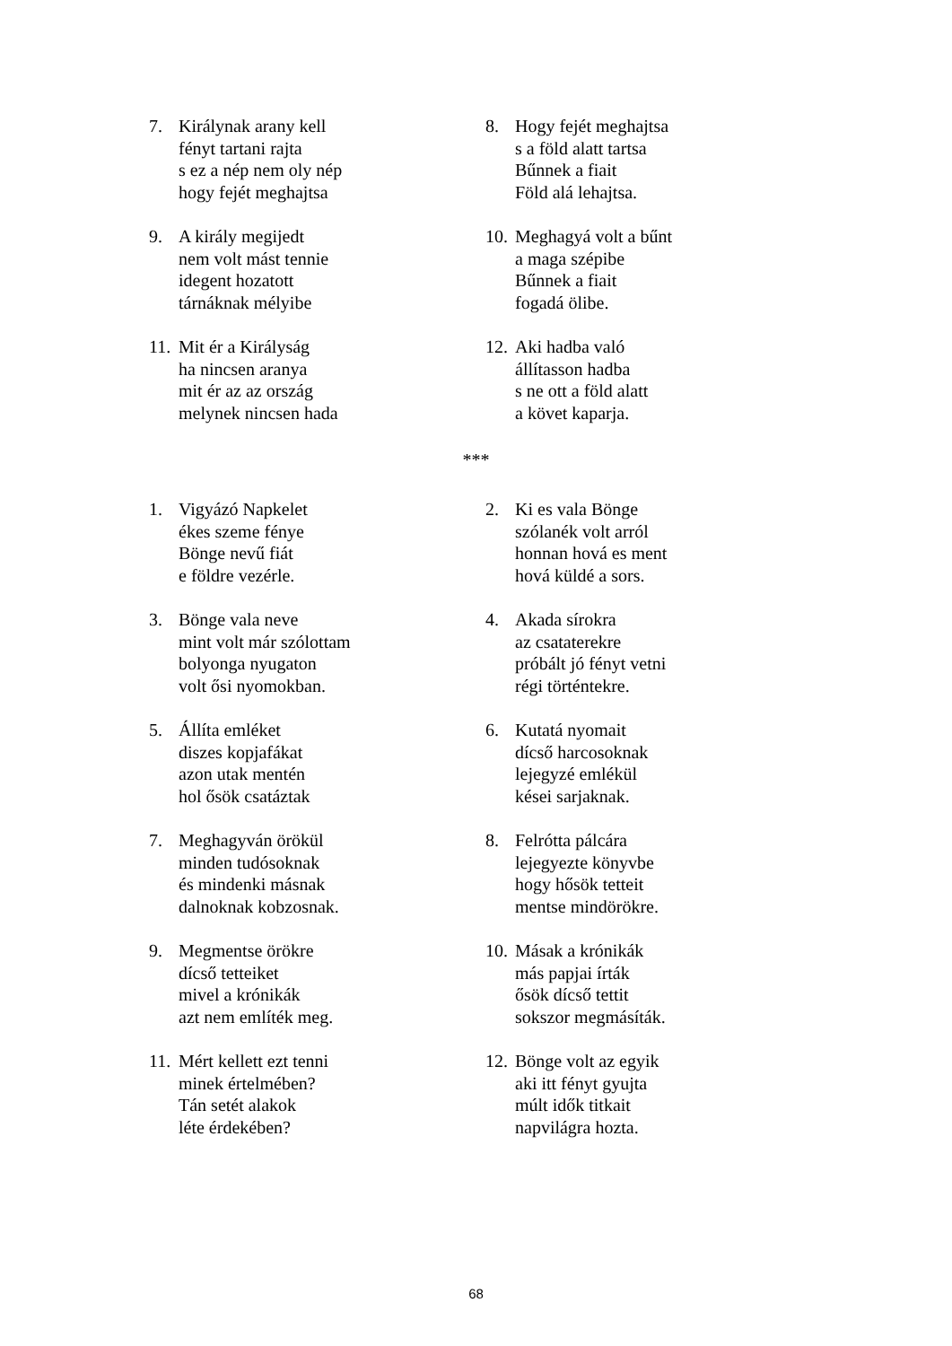7. Királynak arany kell
fényt tartani rajta
s ez a nép nem oly nép
hogy fejét meghajtsa
8. Hogy fejét meghajtsa
s a föld alatt tartsa
Bűnnek a fiait
Föld alá lehajtsa.
9. A király megijedt
nem volt mást tennie
idegent hozatott
tárnáknak mélyibe
10. Meghagyá volt a bűnt
a maga szépibe
Bűnnek a fiait
fogadá ölibe.
11. Mit ér a Királyság
ha nincsen aranya
mit ér az az ország
melynek nincsen hada
12. Aki hadba való
állítasson hadba
s ne ott a föld alatt
a követ kaparja.
***
1. Vigyázó Napkelet
ékes szeme fénye
Bönge nevű fiát
e földre vezérle.
2. Ki es vala Bönge
szólanék volt arról
honnan hová es ment
hová küldé a sors.
3. Bönge vala neve
mint volt már szólottam
bolyonga nyugaton
volt ősi nyomokban.
4. Akada sírokra
az csataterekre
próbált jó fényt vetni
régi történtekre.
5. Állíta emléket
diszes kopjafákat
azon utak mentén
hol ősök csatáztak
6. Kutatá nyomait
dícső harcosoknak
lejegyzé emlékül
kései sarjaknak.
7. Meghagyván örökül
minden tudósoknak
és mindenki másnak
dalnoknak kobzosnak.
8. Felrótta pálcára
lejegyezte könyvbe
hogy hősök tetteit
mentse mindörökre.
9. Megmentse örökre
dícső tetteiket
mivel a krónikák
azt nem említék meg.
10. Másak a krónikák
más papjai írták
ősök dícső tettit
sokszor megmásíták.
11. Mért kellett ezt tenni
minek értelmében?
Tán setét alakok
léte érdekében?
12. Bönge volt az egyik
aki itt fényt gyujta
múlt idők titkait
napvilágra hozta.
68